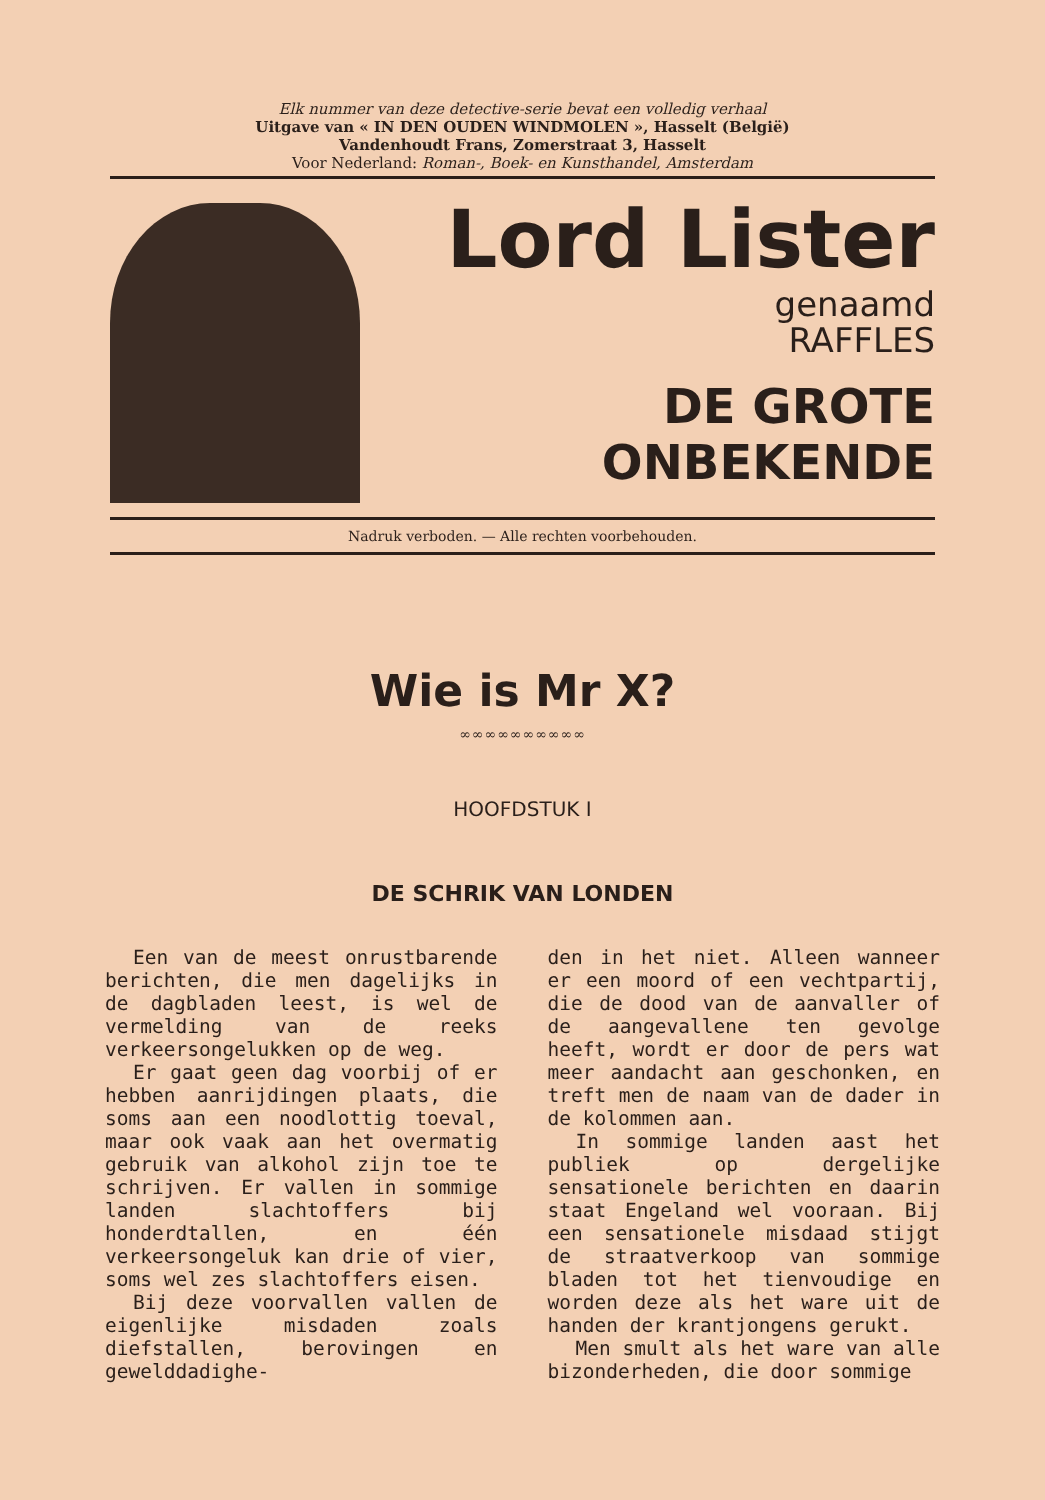Elk nummer van deze detective-serie bevat een volledig verhaal
Uitgave van « IN DEN OUDEN WINDMOLEN », Hasselt (België)
Vandenhoudt Frans, Zomerstraat 3, Hasselt
Voor Nederland: Roman-, Boek- en Kunsthandel, Amsterdam
Lord Lister
genaamd
RAFFLES
DE GROTE ONBEKENDE
Nadruk verboden. — Alle rechten voorbehouden.
Wie is Mr X?
∞∞∞∞∞∞∞∞∞∞
HOOFDSTUK I
DE SCHRIK VAN LONDEN
Een van de meest onrustbarende berichten, die men dagelijks in de dagbladen leest, is wel de vermelding van de reeks verkeersongelukken op de weg.
Er gaat geen dag voorbij of er hebben aanrijdingen plaats, die soms aan een noodlottig toeval, maar ook vaak aan het overmatig gebruik van alkohol zijn toe te schrijven. Er vallen in sommige landen slachtoffers bij honderdtallen, en één verkeersongeluk kan drie of vier, soms wel zes slachtoffers eisen.
Bij deze voorvallen vallen de eigenlijke misdaden zoals diefstallen, berovingen en gewelddadighe-
den in het niet. Alleen wanneer er een moord of een vechtpartij, die de dood van de aanvaller of de aangevallene ten gevolge heeft, wordt er door de pers wat meer aandacht aan geschonken, en treft men de naam van de dader in de kolommen aan.
In sommige landen aast het publiek op dergelijke sensationele berichten en daarin staat Engeland wel vooraan. Bij een sensationele misdaad stijgt de straatverkoop van sommige bladen tot het tienvoudige en worden deze als het ware uit de handen der krantjongens gerukt.
Men smult als het ware van alle bizonderheden, die door sommige